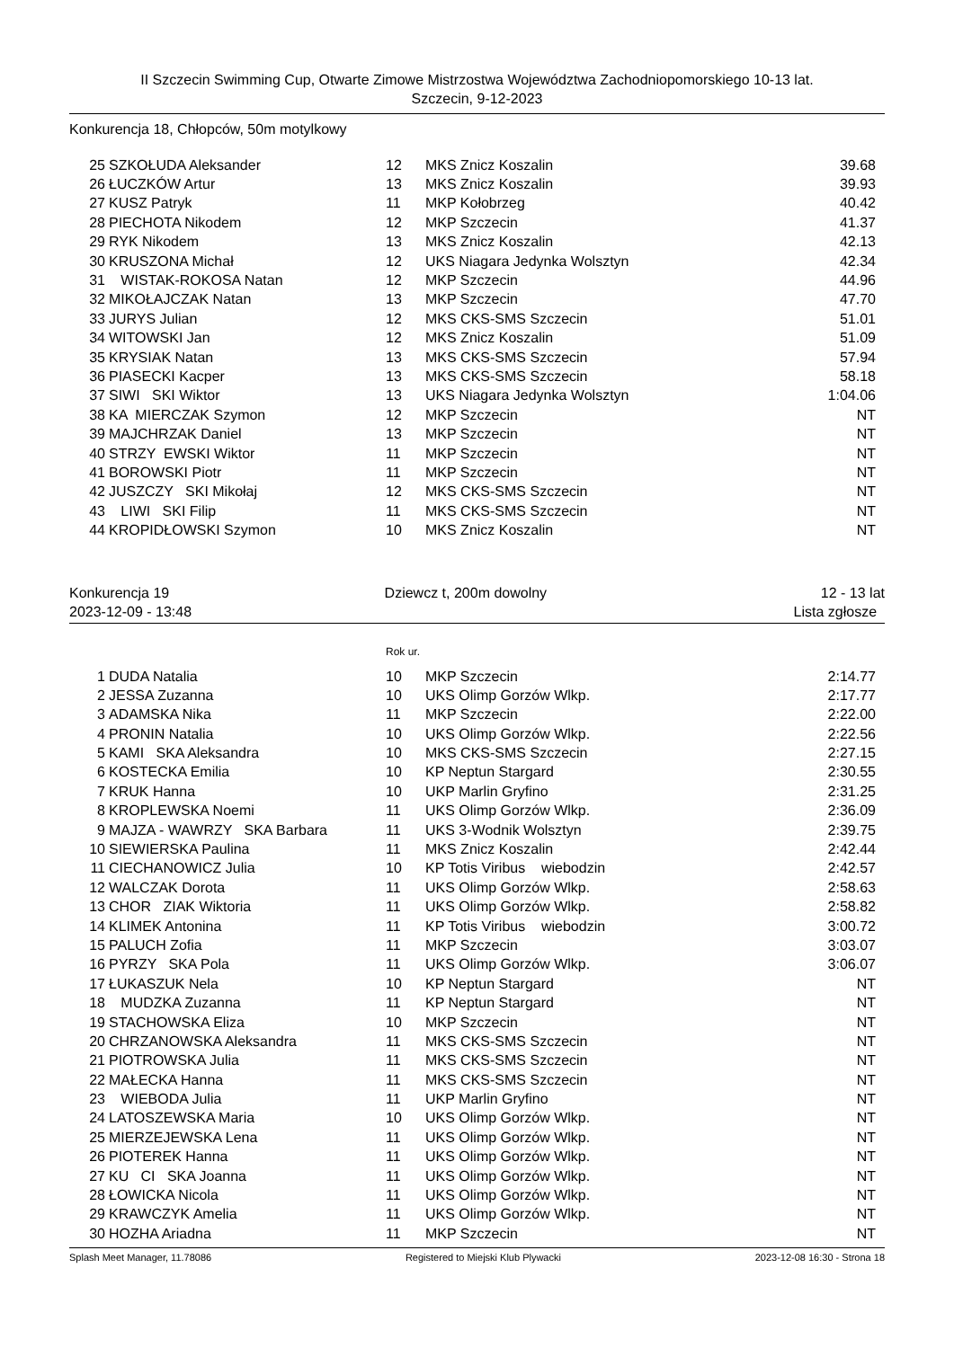II Szczecin Swimming Cup, Otwarte Zimowe Mistrzostwa Województwa Zachodniopomorskiego 10-13 lat.
Szczecin, 9-12-2023
Konkurencja 18, Chłopców, 50m motylkowy
| 25 | SZKOŁUDA Aleksander | 12 | MKS Znicz Koszalin | 39.68 |
| 26 | ŁUCZKÓW Artur | 13 | MKS Znicz Koszalin | 39.93 |
| 27 | KUSZ Patryk | 11 | MKP Kołobrzeg | 40.42 |
| 28 | PIECHOTA Nikodem | 12 | MKP Szczecin | 41.37 |
| 29 | RYK Nikodem | 13 | MKS Znicz Koszalin | 42.13 |
| 30 | KRUSZONA Michał | 12 | UKS Niagara Jedynka Wolsztyn | 42.34 |
| 31 | WISTAK-ROKOSA Natan | 12 | MKP Szczecin | 44.96 |
| 32 | MIKOŁAJCZAK Natan | 13 | MKP Szczecin | 47.70 |
| 33 | JURYS Julian | 12 | MKS CKS-SMS Szczecin | 51.01 |
| 34 | WITOWSKI Jan | 12 | MKS Znicz Koszalin | 51.09 |
| 35 | KRYSIAK Natan | 13 | MKS CKS-SMS Szczecin | 57.94 |
| 36 | PIASECKI Kacper | 13 | MKS CKS-SMS Szczecin | 58.18 |
| 37 | SIWI SKI Wiktor | 13 | UKS Niagara Jedynka Wolsztyn | 1:04.06 |
| 38 | KA MIERCZAK Szymon | 12 | MKP Szczecin | NT |
| 39 | MAJCHRZAK Daniel | 13 | MKP Szczecin | NT |
| 40 | STRZY EWSKI Wiktor | 11 | MKP Szczecin | NT |
| 41 | BOROWSKI Piotr | 11 | MKP Szczecin | NT |
| 42 | JUSZCZY SKI Mikołaj | 12 | MKS CKS-SMS Szczecin | NT |
| 43 | LIWI SKI Filip | 11 | MKS CKS-SMS Szczecin | NT |
| 44 | KROPIDŁOWSKI Szymon | 10 | MKS Znicz Koszalin | NT |
Konkurencja 19
2023-12-09 - 13:48
Dziewcz t, 200m dowolny
12 - 13 lat
Lista zgłosze
Rok ur.
| 1 | DUDA Natalia | 10 | MKP Szczecin | 2:14.77 |
| 2 | JESSA Zuzanna | 10 | UKS Olimp Gorzów Wlkp. | 2:17.77 |
| 3 | ADAMSKA Nika | 11 | MKP Szczecin | 2:22.00 |
| 4 | PRONIN Natalia | 10 | UKS Olimp Gorzów Wlkp. | 2:22.56 |
| 5 | KAMI SKA Aleksandra | 10 | MKS CKS-SMS Szczecin | 2:27.15 |
| 6 | KOSTECKA Emilia | 10 | KP Neptun Stargard | 2:30.55 |
| 7 | KRUK Hanna | 10 | UKP Marlin Gryfino | 2:31.25 |
| 8 | KROPLEWSKA Noemi | 11 | UKS Olimp Gorzów Wlkp. | 2:36.09 |
| 9 | MAJZA - WAWRZY SKA Barbara | 11 | UKS 3-Wodnik Wolsztyn | 2:39.75 |
| 10 | SIEWIERSKA Paulina | 11 | MKS Znicz Koszalin | 2:42.44 |
| 11 | CIECHANOWICZ Julia | 10 | KP Totis Viribus wiebodzin | 2:42.57 |
| 12 | WALCZAK Dorota | 11 | UKS Olimp Gorzów Wlkp. | 2:58.63 |
| 13 | CHOR ZIAK Wiktoria | 11 | UKS Olimp Gorzów Wlkp. | 2:58.82 |
| 14 | KLIMEK Antonina | 11 | KP Totis Viribus wiebodzin | 3:00.72 |
| 15 | PALUCH Zofia | 11 | MKP Szczecin | 3:03.07 |
| 16 | PYRZY SKA Pola | 11 | UKS Olimp Gorzów Wlkp. | 3:06.07 |
| 17 | ŁUKASZUK Nela | 10 | KP Neptun Stargard | NT |
| 18 | MUDZKA Zuzanna | 11 | KP Neptun Stargard | NT |
| 19 | STACHOWSKA Eliza | 10 | MKP Szczecin | NT |
| 20 | CHRZANOWSKA Aleksandra | 11 | MKS CKS-SMS Szczecin | NT |
| 21 | PIOTROWSKA Julia | 11 | MKS CKS-SMS Szczecin | NT |
| 22 | MAŁECKA Hanna | 11 | MKS CKS-SMS Szczecin | NT |
| 23 | WIEBODA Julia | 11 | UKP Marlin Gryfino | NT |
| 24 | LATOSZEWSKA Maria | 10 | UKS Olimp Gorzów Wlkp. | NT |
| 25 | MIERZEJEWSKA Lena | 11 | UKS Olimp Gorzów Wlkp. | NT |
| 26 | PIOTEREK Hanna | 11 | UKS Olimp Gorzów Wlkp. | NT |
| 27 | KU CI SKA Joanna | 11 | UKS Olimp Gorzów Wlkp. | NT |
| 28 | ŁOWICKA Nicola | 11 | UKS Olimp Gorzów Wlkp. | NT |
| 29 | KRAWCZYK Amelia | 11 | UKS Olimp Gorzów Wlkp. | NT |
| 30 | HOZHA Ariadna | 11 | MKP Szczecin | NT |
Splash Meet Manager, 11.78086 Registered to Miejski Klub Plywacki 2023-12-08 16:30 - Strona 18